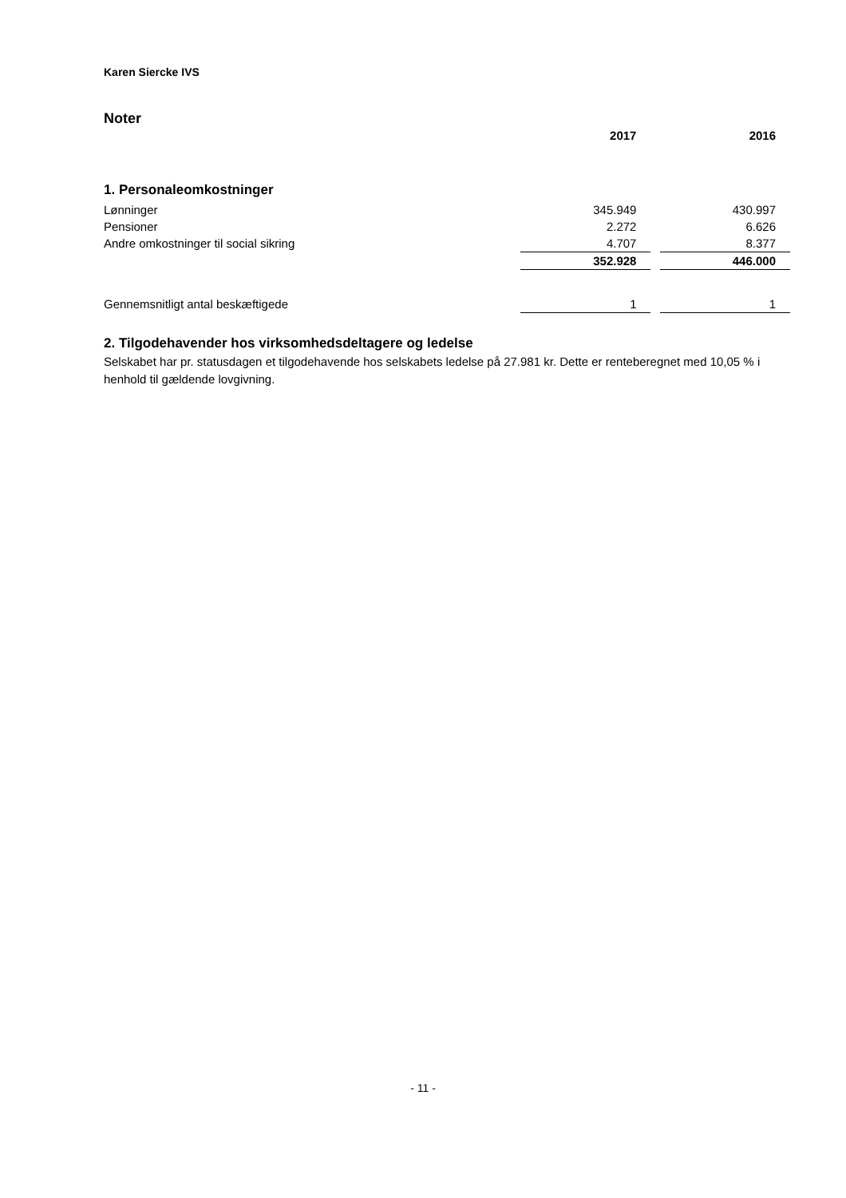Karen Siercke IVS
Noter
| | 2017 | | 2016 |
| 1. Personaleomkostninger | | | |
| Lønninger | 345.949 | | 430.997 |
| Pensioner | 2.272 | | 6.626 |
| Andre omkostninger til social sikring | 4.707 | | 8.377 |
| | 352.928 | | 446.000 |
| Gennemsnitligt antal beskæftigede | 1 | | 1 |
2. Tilgodehavender hos virksomhedsdeltagere og ledelse
Selskabet har pr. statusdagen et tilgodehavende hos selskabets ledelse på 27.981 kr. Dette er renteberegnet med 10,05 % i henhold til gældende lovgivning.
- 11 -